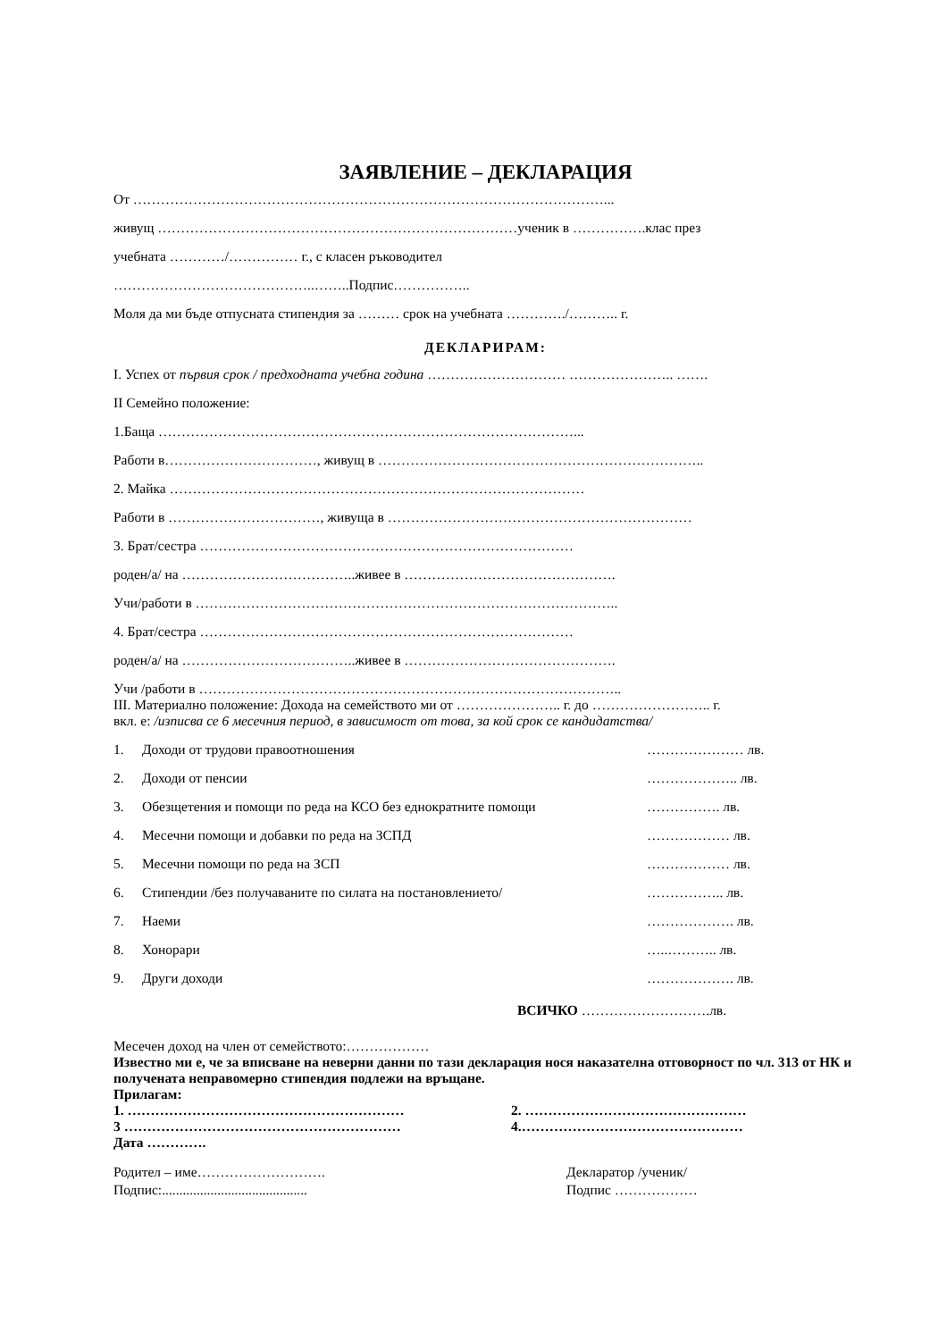ЗАЯВЛЕНИЕ – ДЕКЛАРАЦИЯ
От …………………………………………………………………………………………...
живущ ……………………………………………………………………ученик в …………….клас през
учебната …………/…………… г., с класен ръководител
……………………………………..……..Подпис……………..
Моля да ми бъде отпусната стипендия за ……… срок на учебната …………./……….. г.
ДЕКЛАРИРАМ:
І. Успех от първия срок / предходната учебна година ………………………… ………………….. …….
ІІ Семейно положение:
1.Баща ………………………………………………………………………………...
Работи в……………………………, живущ в ……………………………………………………………..
2. Майка ………………………………………………………………………………
Работи в ……………………………, живуща в …………………………………………………………
3. Брат/сестра ………………………………………………………………………
роден/а/ на ………………………………..живее в ……………………………………….
Учи/работи в ………………………………………………………………………………..
4. Брат/сестра ………………………………………………………………………
роден/а/ на ………………………………..живее в ……………………………………….
Учи /работи в ………………………………………………………………………………..
ІІІ. Материално положение: Дохода на семейството ми от ………………….. г. до …………………….. г.
вкл. е: /изписва се 6 месечния период, в зависимост от това, за кой срок се кандидатства/
1. Доходи от трудови правоотношения ………………… лв.
2. Доходи от пенсии ……………….. лв.
3. Обезщетения и помощи по реда на КСО без еднократните помощи ……………. лв.
4. Месечни помощи и добавки по реда на ЗСПД ……………… лв.
5. Месечни помощи по реда на ЗСП ……………… лв.
6. Стипендии /без получаваните по силата на постановлението/ …………….. лв.
7. Наеми ………………. лв.
8. Хонорари …..……….. лв.
9. Други доходи ………………. лв.
ВСИЧКО ……………………….лв.
Месечен доход на член от семейството:………………
Известно ми е, че за вписване на неверни данни по тази декларация нося наказателна отговорност по чл. 313 от НК и получената неправомерно стипендия подлежи на връщане.
Прилагам:
1. …………………………………………………… 2. …………………………………………
3 …………………………………………………… 4.…………………………………………
Дата ………….
Родител – име……………………….
Подпис:..........................................
Декларатор /ученик/
Подпис ………………